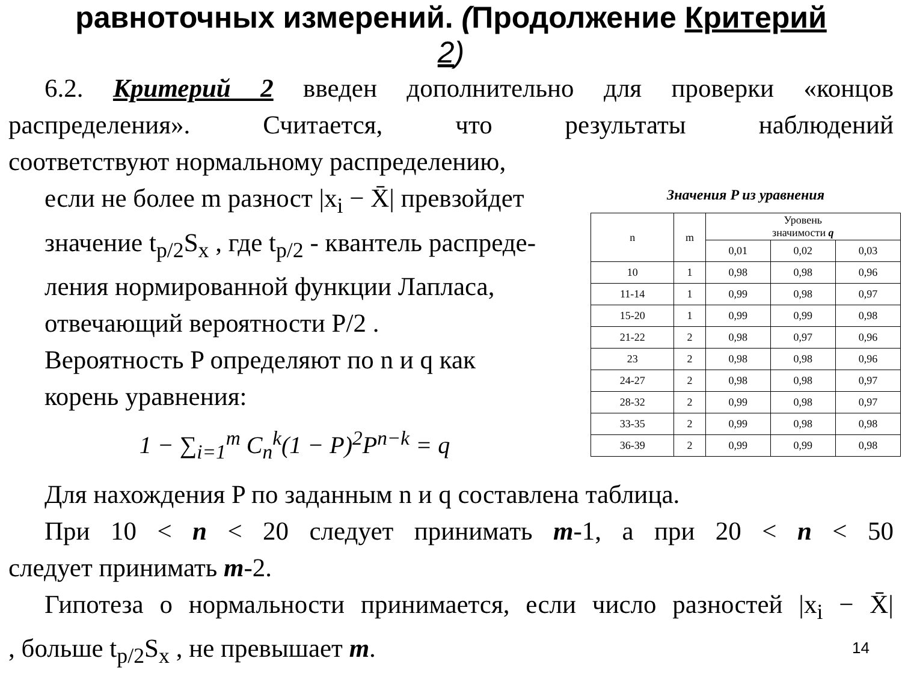равноточных измерений. (Продолжение Критерий
2)
6.2. Критерий 2 введен дополнительно для проверки «концов
распределения». Считается, что результаты наблюдений
соответствуют нормальному распределению,
если не более m разност |x<sub>i</sub> − X̄| превзойдет
значение t<sub>p/2</sub>S<sub>x</sub> , где t<sub>p/2</sub> - квантель распреде-
ления нормированной функции Лапласа,
отвечающий вероятности P/2 .
Вероятность P определяют по n и q как
корень уравнения:
1 − ∑<sub>i=1</sub><sup>m</sup> C<sub>n</sub><sup>k</sup>(1 − P)<sup>2</sup>P<sup>n−k</sup> = q
Значения P из уравнения
| n | m | Уровень значимости q | | |
| --- | --- | --- | --- | --- |
| | | 0,01 | 0,02 | 0,03 |
| 10 | 1 | 0,98 | 0,98 | 0,96 |
| 11-14 | 1 | 0,99 | 0,98 | 0,97 |
| 15-20 | 1 | 0,99 | 0,99 | 0,98 |
| 21-22 | 2 | 0,98 | 0,97 | 0,96 |
| 23 | 2 | 0,98 | 0,98 | 0,96 |
| 24-27 | 2 | 0,98 | 0,98 | 0,97 |
| 28-32 | 2 | 0,99 | 0,98 | 0,97 |
| 33-35 | 2 | 0,99 | 0,98 | 0,98 |
| 36-39 | 2 | 0,99 | 0,99 | 0,98 |
Для нахождения P по заданным n и q составлена таблица.
При 10 < n < 20 следует принимать m-1, а при 20 < n < 50
следует принимать m-2.
Гипотеза о нормальности принимается, если число разностей |x<sub>i</sub> − X̄|
, больше t<sub>p/2</sub>S<sub>x</sub> , не превышает m. 14